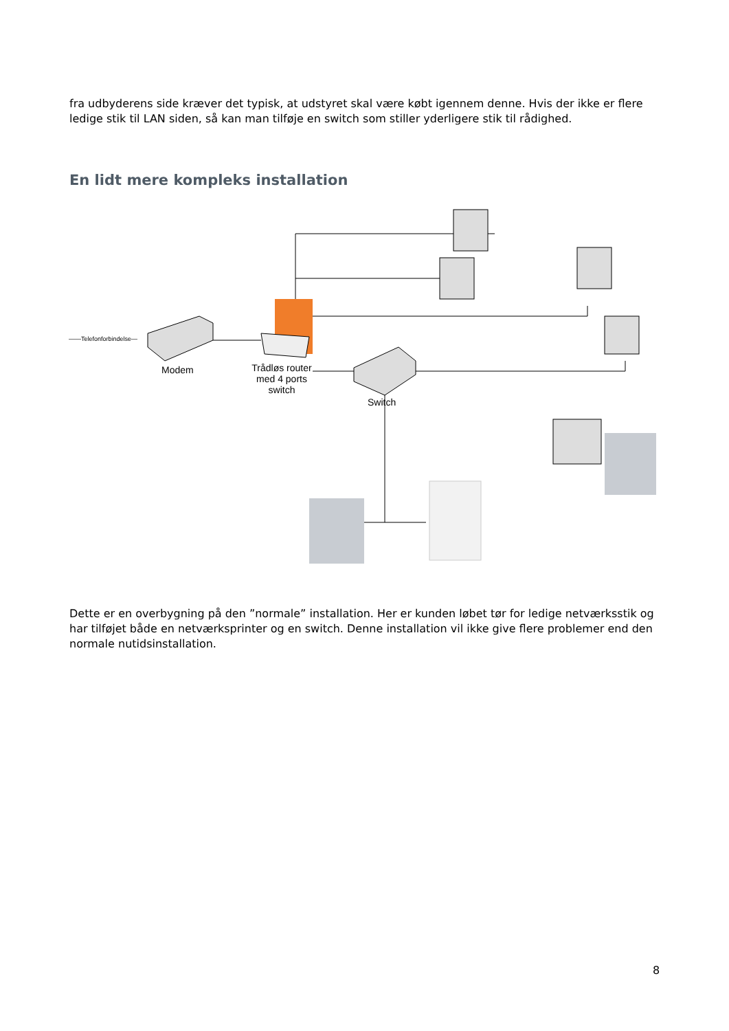fra udbyderens side kræver det typisk, at udstyret skal være købt igennem denne. Hvis der ikke er flere ledige stik til LAN siden, så kan man tilføje en switch som stiller yderligere stik til rådighed.
En lidt mere kompleks installation
——Telefonforbindelse—
Modem
Trådløs router
med 4 ports
switch
Switch
Dette er en overbygning på den ”normale” installation. Her er kunden løbet tør for ledige netværksstik og har tilføjet både en netværksprinter og en switch. Denne installation vil ikke give flere problemer end den normale nutidsinstallation.
8